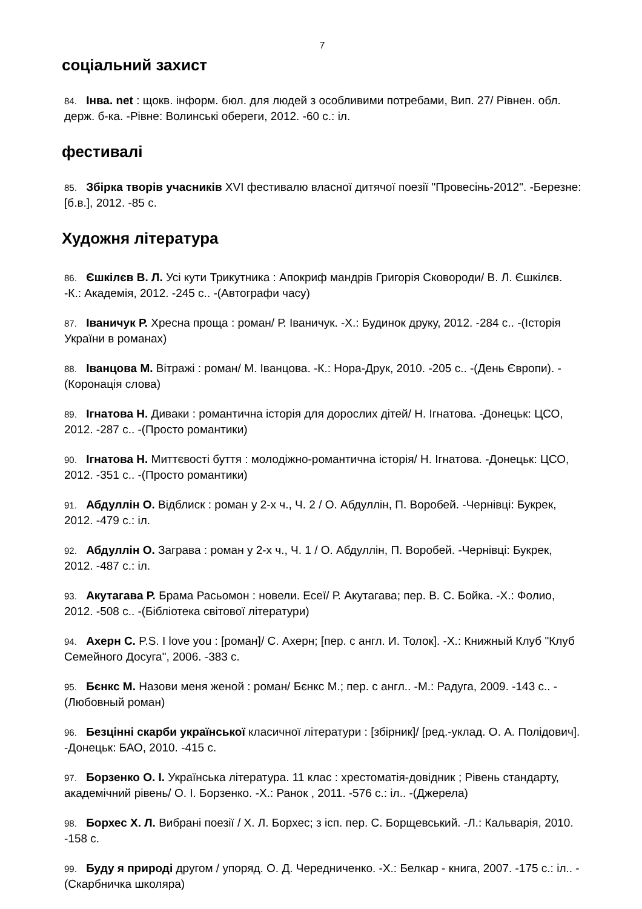7
соціальний захист
84. Інва. net : щокв. інформ. бюл. для людей з особливими потребами, Вип. 27/ Рівнен. обл. держ. б-ка. -Рівне: Волинські обереги, 2012. -60 с.: іл.
фестивалі
85. Збірка творів учасників XVI фестивалю власної дитячої поезії "Провесінь-2012". -Березне: [б.в.], 2012. -85 с.
Художня література
86. Єшкілєв В. Л. Усі кути Трикутника : Апокриф мандрів Григорія Сковороди/ В. Л. Єшкілєв. -К.: Академія, 2012. -245 с.. -(Автографи часу)
87. Іваничук Р. Хресна проща : роман/ Р. Іваничук. -Х.: Будинок друку, 2012. -284 с.. -(Історія України в романах)
88. Іванцова М. Вітражі : роман/ М. Іванцова. -К.: Нора-Друк, 2010. -205 с.. -(День Європи). -(Коронація слова)
89. Ігнатова Н. Диваки : романтична історія для дорослих дітей/ Н. Ігнатова. -Донецьк: ЦСО, 2012. -287 с.. -(Просто романтики)
90. Ігнатова Н. Миттєвості буття : молодіжно-романтична історія/ Н. Ігнатова. -Донецьк: ЦСО, 2012. -351 с.. -(Просто романтики)
91. Абдуллін О. Відблиск : роман у 2-х ч., Ч. 2 / О. Абдуллін, П. Воробей. -Чернівці: Букрек, 2012. -479 с.: іл.
92. Абдуллін О. Заграва : роман у 2-х ч., Ч. 1 / О. Абдуллін, П. Воробей. -Чернівці: Букрек, 2012. -487 с.: іл.
93. Акутагава Р. Брама Расьомон : новели. Есеї/ Р. Акутагава; пер. В. С. Бойка. -Х.: Фолио, 2012. -508 с.. -(Бібліотека світової літератури)
94. Ахерн С. P.S. I love you : [роман]/ С. Ахерн; [пер. с англ. И. Толок]. -Х.: Книжный Клуб "Клуб Семейного Досуга", 2006. -383 с.
95. Бєнкс М. Назови меня женой : роман/ Бєнкс М.; пер. с англ.. -М.: Радуга, 2009. -143 с.. -(Любовный роман)
96. Безцінні скарби української класичної літератури : [збірник]/ [ред.-уклад. О. А. Полідович]. -Донецьк: БАО, 2010. -415 с.
97. Борзенко О. І. Українська література. 11 клас : хрестоматія-довідник ; Рівень стандарту, академічний рівень/ О. І. Борзенко. -Х.: Ранок , 2011. -576 с.: іл.. -(Джерела)
98. Борхес Х. Л. Вибрані поезії / Х. Л. Борхес; з ісп. пер. С. Борщевський. -Л.: Кальварія, 2010. -158 с.
99. Буду я природі другом / упоряд. О. Д. Чередниченко. -Х.: Белкар - книга, 2007. -175 с.: іл.. -(Скарбничка школяра)